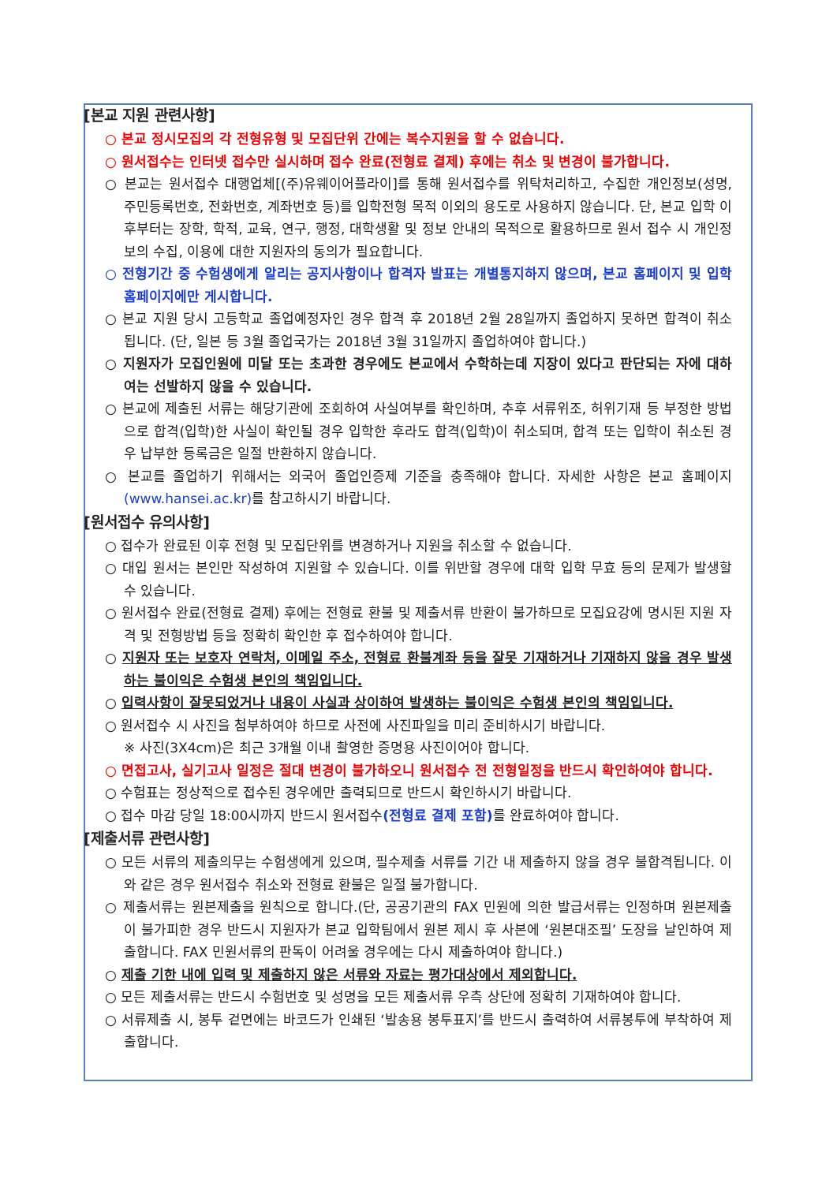[본교 지원 관련사항]
○ 본교 정시모집의 각 전형유형 및 모집단위 간에는 복수지원을 할 수 없습니다.
○ 원서접수는 인터넷 접수만 실시하며 접수 완료(전형료 결제) 후에는 취소 및 변경이 불가합니다.
○ 본교는 원서접수 대행업체[(주)유웨이어플라이]를 통해 원서접수를 위탁처리하고, 수집한 개인정보(성명, 주민등록번호, 전화번호, 계좌번호 등)를 입학전형 목적 이외의 용도로 사용하지 않습니다. 단, 본교 입학 이후부터는 장학, 학적, 교육, 연구, 행정, 대학생활 및 정보 안내의 목적으로 활용하므로 원서 접수 시 개인정보의 수집, 이용에 대한 지원자의 동의가 필요합니다.
○ 전형기간 중 수험생에게 알리는 공지사항이나 합격자 발표는 개별통지하지 않으며, 본교 홈페이지 및 입학홈페이지에만 게시합니다.
○ 본교 지원 당시 고등학교 졸업예정자인 경우 합격 후 2018년 2월 28일까지 졸업하지 못하면 합격이 취소됩니다. (단, 일본 등 3월 졸업국가는 2018년 3월 31일까지 졸업하여야 합니다.)
○ 지원자가 모집인원에 미달 또는 초과한 경우에도 본교에서 수학하는데 지장이 있다고 판단되는 자에 대하여는 선발하지 않을 수 있습니다.
○ 본교에 제출된 서류는 해당기관에 조회하여 사실여부를 확인하며, 추후 서류위조, 허위기재 등 부정한 방법으로 합격(입학)한 사실이 확인될 경우 입학한 후라도 합격(입학)이 취소되며, 합격 또는 입학이 취소된 경우 납부한 등록금은 일절 반환하지 않습니다.
○ 본교를 졸업하기 위해서는 외국어 졸업인증제 기준을 충족해야 합니다. 자세한 사항은 본교 홈페이지(www.hansei.ac.kr) 를 참고하시기 바랍니다.
[원서접수 유의사항]
○ 접수가 완료된 이후 전형 및 모집단위를 변경하거나 지원을 취소할 수 없습니다.
○ 대입 원서는 본인만 작성하여 지원할 수 있습니다. 이를 위반할 경우에 대학 입학 무효 등의 문제가 발생할 수 있습니다.
○ 원서접수 완료(전형료 결제) 후에는 전형료 환불 및 제출서류 반환이 불가하므로 모집요강에 명시된 지원 자격 및 전형방법 등을 정확히 확인한 후 접수하여야 합니다.
○ 지원자 또는 보호자 연락처, 이메일 주소, 전형료 환불계좌 등을 잘못 기재하거나 기재하지 않을 경우 발생하는 불이익은 수험생 본인의 책임입니다.
○ 입력사항이 잘못되었거나 내용이 사실과 상이하여 발생하는 불이익은 수험생 본인의 책임입니다.
○ 원서접수 시 사진을 첨부하여야 하므로 사전에 사진파일을 미리 준비하시기 바랍니다.
※ 사진(3X4cm)은 최근 3개월 이내 촬영한 증명용 사진이어야 합니다.
○ 면접고사, 실기고사 일정은 절대 변경이 불가하오니 원서접수 전 전형일정을 반드시 확인하여야 합니다.
○ 수험표는 정상적으로 접수된 경우에만 출력되므로 반드시 확인하시기 바랍니다.
○ 접수 마감 당일 18:00시까지 반드시 원서접수(전형료 결제 포함) 를 완료하여야 합니다.
[제출서류 관련사항]
○ 모든 서류의 제출의무는 수험생에게 있으며, 필수제출 서류를 기간 내 제출하지 않을 경우 불합격됩니다. 이와 같은 경우 원서접수 취소와 전형료 환불은 일절 불가합니다.
○ 제출서류는 원본제출을 원칙으로 합니다.(단, 공공기관의 FAX 민원에 의한 발급서류는 인정하며 원본제출이 불가피한 경우 반드시 지원자가 본교 입학팀에서 원본 제시 후 사본에 ‘원본대조필’ 도장을 날인하여 제출합니다. FAX 민원서류의 판독이 어려울 경우에는 다시 제출하여야 합니다.)
○ 제출 기한 내에 입력 및 제출하지 않은 서류와 자료는 평가대상에서 제외합니다.
○ 모든 제출서류는 반드시 수험번호 및 성명을 모든 제출서류 우측 상단에 정확히 기재하여야 합니다.
○ 서류제출 시, 봉투 겉면에는 바코드가 인쇄된 ‘발송용 봉투표지’를 반드시 출력하여 서류봉투에 부착하여 제출합니다.